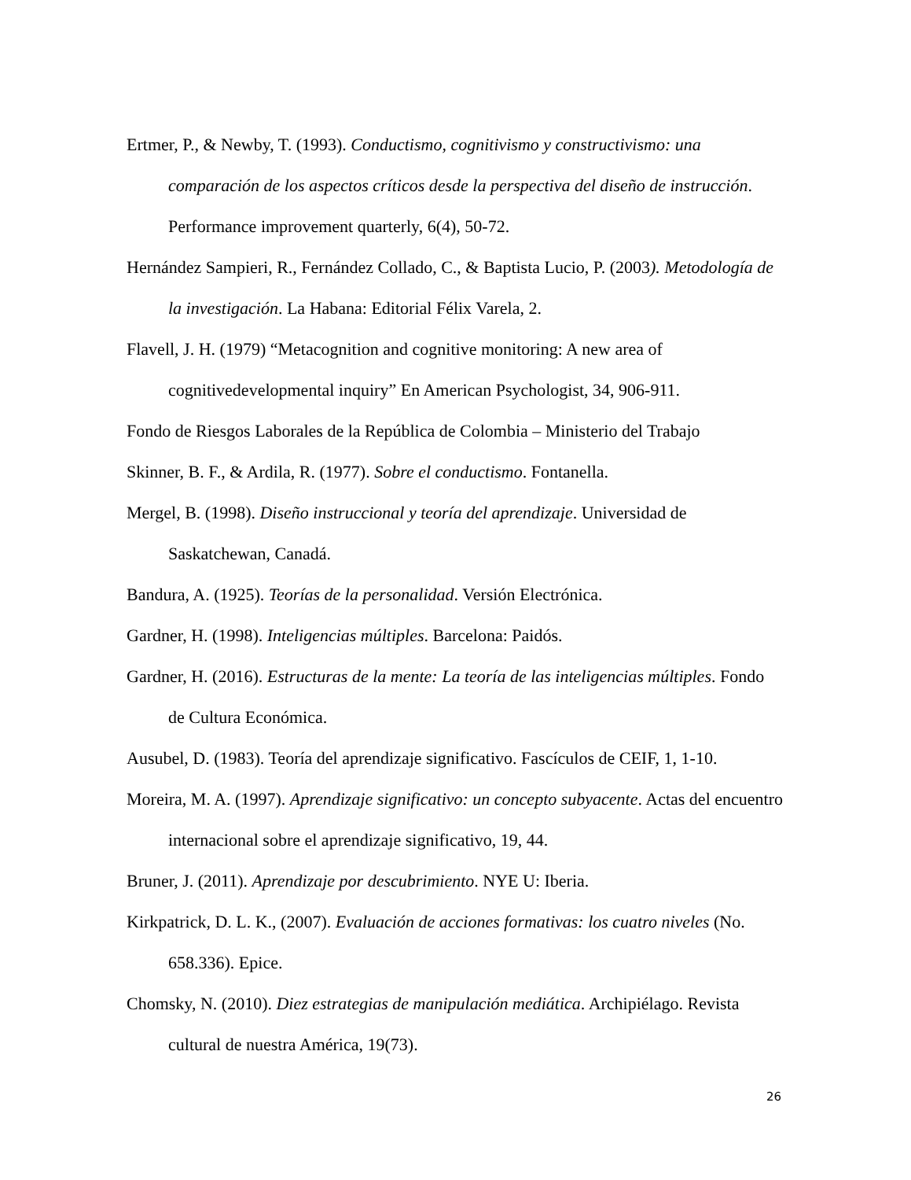Ertmer, P., & Newby, T. (1993). Conductismo, cognitivismo y constructivismo: una comparación de los aspectos críticos desde la perspectiva del diseño de instrucción. Performance improvement quarterly, 6(4), 50-72.
Hernández Sampieri, R., Fernández Collado, C., & Baptista Lucio, P. (2003). Metodología de la investigación. La Habana: Editorial Félix Varela, 2.
Flavell, J. H. (1979) “Metacognition and cognitive monitoring: A new area of cognitivedevelopmental inquiry” En American Psychologist, 34, 906-911.
Fondo de Riesgos Laborales de la República de Colombia – Ministerio del Trabajo
Skinner, B. F., & Ardila, R. (1977). Sobre el conductismo. Fontanella.
Mergel, B. (1998). Diseño instruccional y teoría del aprendizaje. Universidad de Saskatchewan, Canadá.
Bandura, A. (1925). Teorías de la personalidad. Versión Electrónica.
Gardner, H. (1998). Inteligencias múltiples. Barcelona: Paidós.
Gardner, H. (2016). Estructuras de la mente: La teoría de las inteligencias múltiples. Fondo de Cultura Económica.
Ausubel, D. (1983). Teoría del aprendizaje significativo. Fascículos de CEIF, 1, 1-10.
Moreira, M. A. (1997). Aprendizaje significativo: un concepto subyacente. Actas del encuentro internacional sobre el aprendizaje significativo, 19, 44.
Bruner, J. (2011). Aprendizaje por descubrimiento. NYE U: Iberia.
Kirkpatrick, D. L. K., (2007). Evaluación de acciones formativas: los cuatro niveles (No. 658.336). Epice.
Chomsky, N. (2010). Diez estrategias de manipulación mediática. Archipiélago. Revista cultural de nuestra América, 19(73).
26